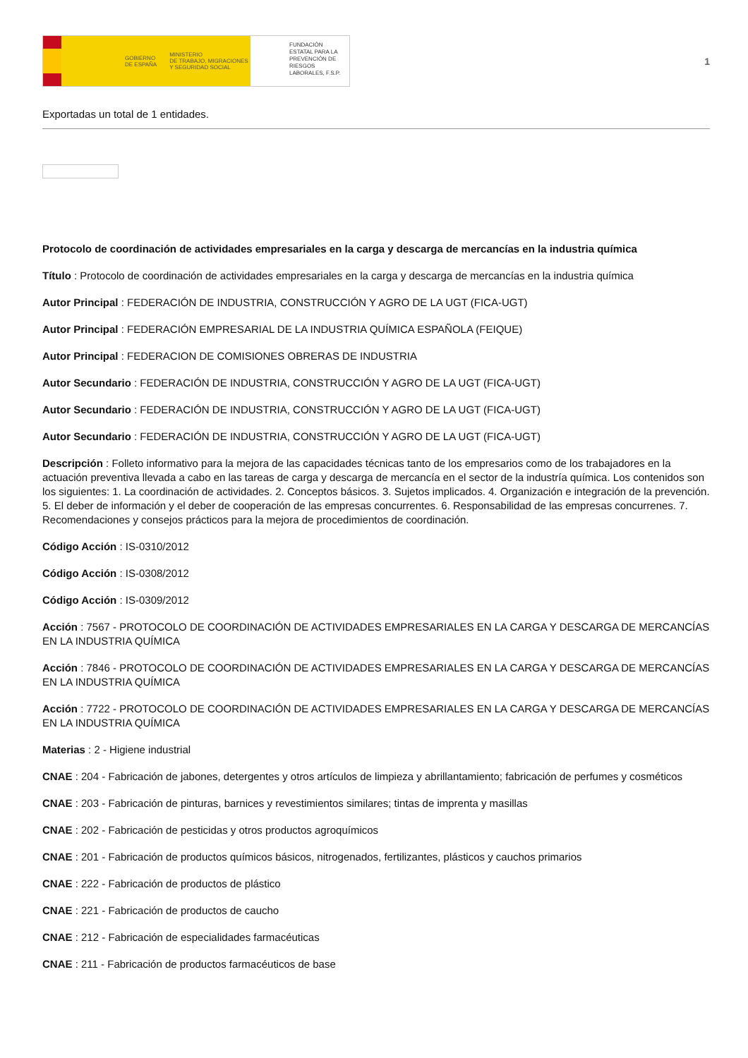GOBIERNO
DE ESPAÑA MINISTERIO
DE TRABAJO, MIGRACIONES
Y SEGURIDAD SOCIAL
FUNDACIÓN ESTATAL PARA LA PREVENCIÓN DE RIESGOS LABORALES, F.S.P.
1
Exportadas un total de 1 entidades.
Protocolo de coordinación de actividades empresariales en la carga y descarga de mercancías en la industria química
Título : Protocolo de coordinación de actividades empresariales en la carga y descarga de mercancías en la industria química
Autor Principal : FEDERACIÓN DE INDUSTRIA, CONSTRUCCIÓN Y AGRO DE LA UGT (FICA-UGT)
Autor Principal : FEDERACIÓN EMPRESARIAL DE LA INDUSTRIA QUÍMICA ESPAÑOLA (FEIQUE)
Autor Principal : FEDERACION DE COMISIONES OBRERAS DE INDUSTRIA
Autor Secundario : FEDERACIÓN DE INDUSTRIA, CONSTRUCCIÓN Y AGRO DE LA UGT (FICA-UGT)
Autor Secundario : FEDERACIÓN DE INDUSTRIA, CONSTRUCCIÓN Y AGRO DE LA UGT (FICA-UGT)
Autor Secundario : FEDERACIÓN DE INDUSTRIA, CONSTRUCCIÓN Y AGRO DE LA UGT (FICA-UGT)
Descripción : Folleto informativo para la mejora de las capacidades técnicas tanto de los empresarios como de los trabajadores en la actuación preventiva llevada a cabo en las tareas de carga y descarga de mercancía en el sector de la industría química. Los contenidos son los siguientes: 1. La coordinación de actividades. 2. Conceptos básicos. 3. Sujetos implicados. 4. Organización e integración de la prevención. 5. El deber de información y el deber de cooperación de las empresas concurrentes. 6. Responsabilidad de las empresas concurrenes. 7. Recomendaciones y consejos prácticos para la mejora de procedimientos de coordinación.
Código Acción : IS-0310/2012
Código Acción : IS-0308/2012
Código Acción : IS-0309/2012
Acción : 7567 - PROTOCOLO DE COORDINACIÓN DE ACTIVIDADES EMPRESARIALES EN LA CARGA Y DESCARGA DE MERCANCÍAS EN LA INDUSTRIA QUÍMICA
Acción : 7846 - PROTOCOLO DE COORDINACIÓN DE ACTIVIDADES EMPRESARIALES EN LA CARGA Y DESCARGA DE MERCANCÍAS EN LA INDUSTRIA QUÍMICA
Acción : 7722 - PROTOCOLO DE COORDINACIÓN DE ACTIVIDADES EMPRESARIALES EN LA CARGA Y DESCARGA DE MERCANCÍAS EN LA INDUSTRIA QUÍMICA
Materias : 2 - Higiene industrial
CNAE : 204 - Fabricación de jabones, detergentes y otros artículos de limpieza y abrillantamiento; fabricación de perfumes y cosméticos
CNAE : 203 - Fabricación de pinturas, barnices y revestimientos similares; tintas de imprenta y masillas
CNAE : 202 - Fabricación de pesticidas y otros productos agroquímicos
CNAE : 201 - Fabricación de productos químicos básicos, nitrogenados, fertilizantes, plásticos y cauchos primarios
CNAE : 222 - Fabricación de productos de plástico
CNAE : 221 - Fabricación de productos de caucho
CNAE : 212 - Fabricación de especialidades farmacéuticas
CNAE : 211 - Fabricación de productos farmacéuticos de base